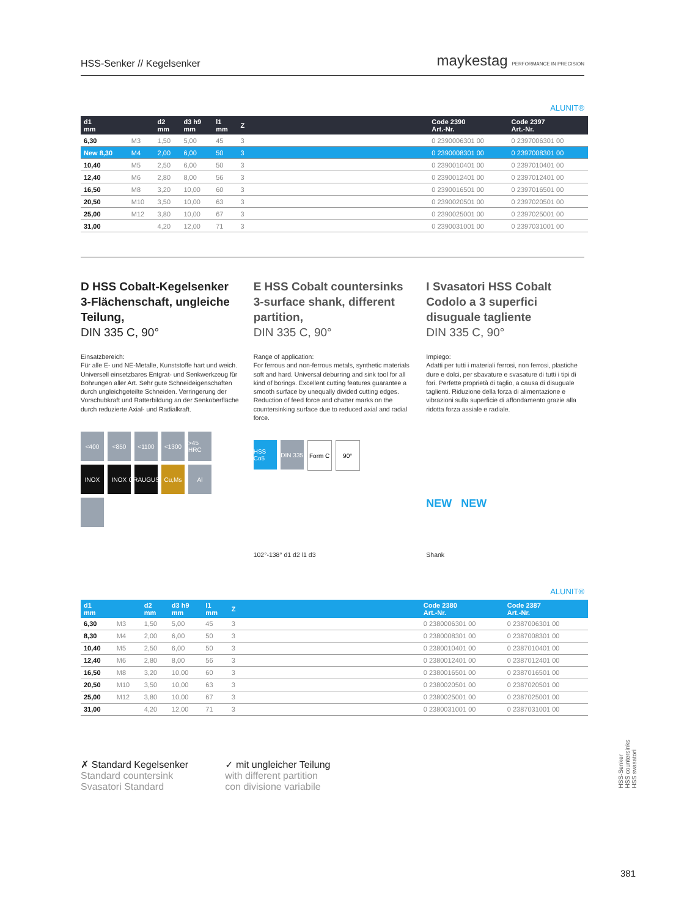HSS-Senker // Kegelsenker
maykestag PERFORMANCE IN PRECISION
ALUNIT®
| d1 mm | | d2 mm | d3 h9 mm | l1 mm | Z | | Code 2390 Art.-Nr. | Code 2397 Art.-Nr. |
| --- | --- | --- | --- | --- | --- | --- | --- | --- |
| 6,30 | M3 | 1,50 | 5,00 | 45 | 3 | | 0 2390006301 00 | 0 2397006301 00 |
| New 8,30 | M4 | 2,00 | 6,00 | 50 | 3 | | 0 2390008301 00 | 0 2397008301 00 |
| 10,40 | M5 | 2,50 | 6,00 | 50 | 3 | | 0 2390010401 00 | 0 2397010401 00 |
| 12,40 | M6 | 2,80 | 8,00 | 56 | 3 | | 0 2390012401 00 | 0 2397012401 00 |
| 16,50 | M8 | 3,20 | 10,00 | 60 | 3 | | 0 2390016501 00 | 0 2397016501 00 |
| 20,50 | M10 | 3,50 | 10,00 | 63 | 3 | | 0 2390020501 00 | 0 2397020501 00 |
| 25,00 | M12 | 3,80 | 10,00 | 67 | 3 | | 0 2390025001 00 | 0 2397025001 00 |
| 31,00 | | 4,20 | 12,00 | 71 | 3 | | 0 2390031001 00 | 0 2397031001 00 |
D HSS Cobalt-Kegelsenker 3-Flächenschaft, ungleiche Teilung,
DIN 335 C, 90°
Einsatzbereich:
Für alle E- und NE-Metalle, Kunststoffe hart und weich. Universell einsetzbares Entgrat- und Senkwerkzeug für Bohrungen aller Art. Sehr gute Schneideigenschaften durch ungleichgeteilte Schneiden. Verringerung der Vorschubkraft und Ratterbildung an der Senkoberfläche durch reduzierte Axial- und Radialkraft.
<400
<850
<1100
<1300
>45 HRC
INOX
INOX
GRAUGUSS
Cu,Ms
Al
E HSS Cobalt countersinks 3-surface shank, different partition,
DIN 335 C, 90°
Range of application:
For ferrous and non-ferrous metals, synthetic materials soft and hard. Universal deburring and sink tool for all kind of borings. Excellent cutting features guarantee a smooth surface by unequally divided cutting edges. Reduction of feed force and chatter marks on the countersinking surface due to reduced axial and radial force.
HSS Co5
DIN 335
Form C
90°
102°-138° d1 d2 l1 d3
I Svasatori HSS Cobalt Codolo a 3 superfici disuguale tagliente
DIN 335 C, 90°
Impiego:
Adatti per tutti i materiali ferrosi, non ferrosi, plastiche dure e dolci, per sbavature e svasature di tutti i tipi di fori. Perfette proprietà di taglio, a causa di disuguale taglienti. Riduzione della forza di alimentazione e vibrazioni sulla superficie di affondamento grazie alla ridotta forza assiale e radiale.
NEW NEW
Shank
ALUNIT®
| d1 mm | | d2 mm | d3 h9 mm | l1 mm | Z | | Code 2380 Art.-Nr. | Code 2387 Art.-Nr. |
| --- | --- | --- | --- | --- | --- | --- | --- | --- |
| 6,30 | M3 | 1,50 | 5,00 | 45 | 3 | | 0 2380006301 00 | 0 2387006301 00 |
| 8,30 | M4 | 2,00 | 6,00 | 50 | 3 | | 0 2380008301 00 | 0 2387008301 00 |
| 10,40 | M5 | 2,50 | 6,00 | 50 | 3 | | 0 2380010401 00 | 0 2387010401 00 |
| 12,40 | M6 | 2,80 | 8,00 | 56 | 3 | | 0 2380012401 00 | 0 2387012401 00 |
| 16,50 | M8 | 3,20 | 10,00 | 60 | 3 | | 0 2380016501 00 | 0 2387016501 00 |
| 20,50 | M10 | 3,50 | 10,00 | 63 | 3 | | 0 2380020501 00 | 0 2387020501 00 |
| 25,00 | M12 | 3,80 | 10,00 | 67 | 3 | | 0 2380025001 00 | 0 2387025001 00 |
| 31,00 | | 4,20 | 12,00 | 71 | 3 | | 0 2380031001 00 | 0 2387031001 00 |
✗ Standard Kegelsenker
Standard countersink
Svasatori Standard
✓ mit ungleicher Teilung
with different partition
con divisione variabile
HSS-Senker
HSS countersinks
HSS svasatori
381